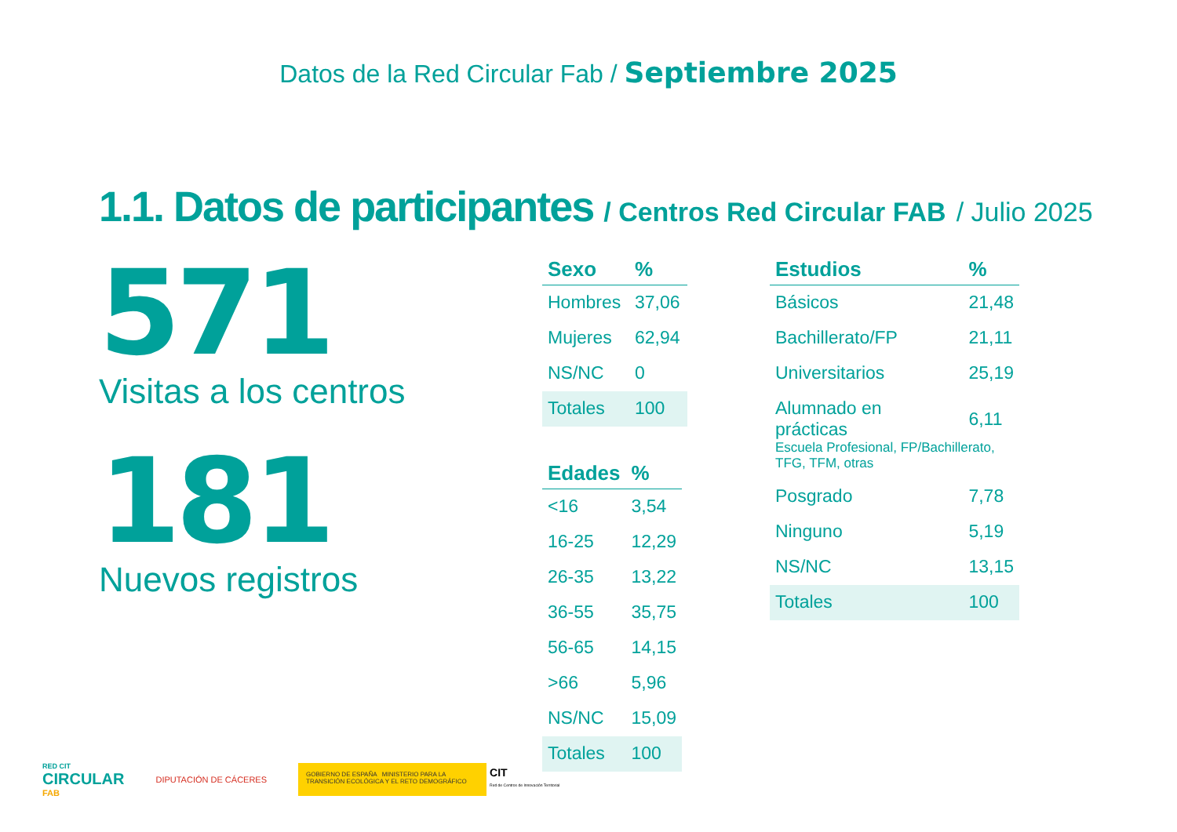Datos de la Red Circular Fab / Septiembre 2025
1.1. Datos de participantes / Centros Red Circular FAB / Julio 2025
571
Visitas a los centros
181
Nuevos registros
| Sexo | % |
| --- | --- |
| Hombres | 37,06 |
| Mujeres | 62,94 |
| NS/NC | 0 |
| Totales | 100 |
| Edades | % |
| --- | --- |
| <16 | 3,54 |
| 16-25 | 12,29 |
| 26-35 | 13,22 |
| 36-55 | 35,75 |
| 56-65 | 14,15 |
| >66 | 5,96 |
| NS/NC | 15,09 |
| Totales | 100 |
| Estudios | % |
| --- | --- |
| Básicos | 21,48 |
| Bachillerato/FP | 21,11 |
| Universitarios | 25,19 |
| Alumnado en prácticas | 6,11 |
| Escuela Profesional, FP/Bachillerato, TFG, TFM, otras | |
| Posgrado | 7,78 |
| Ninguno | 5,19 |
| NS/NC | 13,15 |
| Totales | 100 |
RED CIT
CIRCULAR
FAB
DIPUTACIÓN DE CÁCERES
GOBIERNO DE ESPAÑA MINISTERIO PARA LA TRANSICIÓN ECOLÓGICA Y EL RETO DEMOGRÁFICO
CIT
Red de Centros de Innovación Territorial